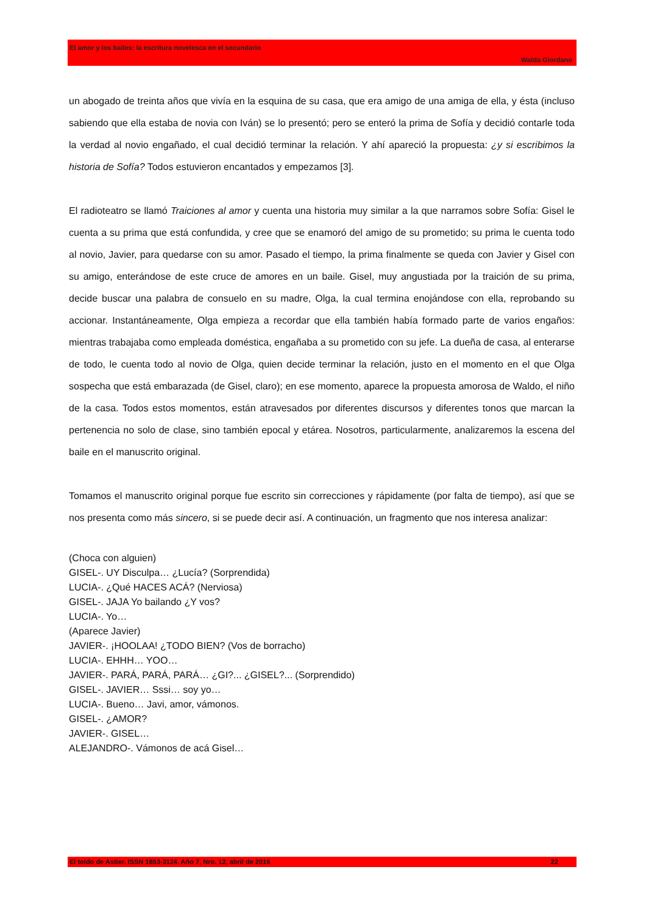El amor y los bailes: la escritura novelesca en el secundario
Walda Giordano
un abogado de treinta años que vivía en la esquina de su casa, que era amigo de una amiga de ella, y ésta (incluso sabiendo que ella estaba de novia con Iván) se lo presentó; pero se enteró la prima de Sofía y decidió contarle toda la verdad al novio engañado, el cual decidió terminar la relación. Y ahí apareció la propuesta: ¿y si escribimos la historia de Sofía? Todos estuvieron encantados y empezamos [3].
El radioteatro se llamó Traiciones al amor y cuenta una historia muy similar a la que narramos sobre Sofía: Gisel le cuenta a su prima que está confundida, y cree que se enamoró del amigo de su prometido; su prima le cuenta todo al novio, Javier, para quedarse con su amor. Pasado el tiempo, la prima finalmente se queda con Javier y Gisel con su amigo, enterándose de este cruce de amores en un baile. Gisel, muy angustiada por la traición de su prima, decide buscar una palabra de consuelo en su madre, Olga, la cual termina enojándose con ella, reprobando su accionar. Instantáneamente, Olga empieza a recordar que ella también había formado parte de varios engaños: mientras trabajaba como empleada doméstica, engañaba a su prometido con su jefe. La dueña de casa, al enterarse de todo, le cuenta todo al novio de Olga, quien decide terminar la relación, justo en el momento en el que Olga sospecha que está embarazada (de Gisel, claro); en ese momento, aparece la propuesta amorosa de Waldo, el niño de la casa. Todos estos momentos, están atravesados por diferentes discursos y diferentes tonos que marcan la pertenencia no solo de clase, sino también epocal y etárea. Nosotros, particularmente, analizaremos la escena del baile en el manuscrito original.
Tomamos el manuscrito original porque fue escrito sin correcciones y rápidamente (por falta de tiempo), así que se nos presenta como más sincero, si se puede decir así. A continuación, un fragmento que nos interesa analizar:
(Choca con alguien)
GISEL-. UY Disculpa… ¿Lucía? (Sorprendida)
LUCIA-. ¿Qué HACES ACÁ? (Nerviosa)
GISEL-. JAJA Yo bailando ¿Y vos?
LUCIA-. Yo…
(Aparece Javier)
JAVIER-. ¡HOOLAA! ¿TODO BIEN? (Vos de borracho)
LUCIA-. EHHH… YOO…
JAVIER-. PARÁ, PARÁ, PARÁ… ¿GI?... ¿GISEL?... (Sorprendido)
GISEL-. JAVIER… Sssi… soy yo…
LUCIA-. Bueno… Javi, amor, vámonos.
GISEL-. ¿AMOR?
JAVIER-. GISEL…
ALEJANDRO-. Vámonos de acá Gisel…
El toldo de Astier. ISSN 1853-3124. Año 7, Nro. 12, abril de 2016 22